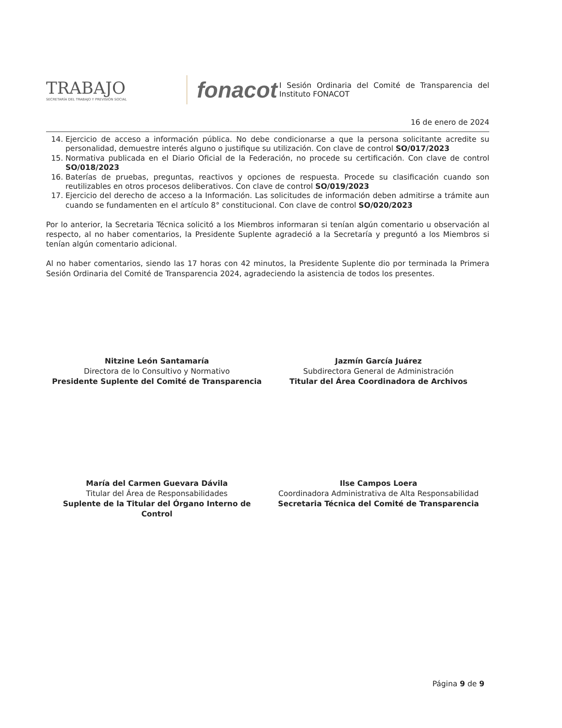TRABAJO
SECRETARÍA DEL TRABAJO Y PREVISIÓN SOCIAL
fonacot
I Sesión Ordinaria del Comité de Transparencia del Instituto FONACOT
16 de enero de 2024
14. Ejercicio de acceso a información pública. No debe condicionarse a que la persona solicitante acredite su personalidad, demuestre interés alguno o justifique su utilización. Con clave de control SO/017/2023
15. Normativa publicada en el Diario Oficial de la Federación, no procede su certificación. Con clave de control SO/018/2023
16. Baterías de pruebas, preguntas, reactivos y opciones de respuesta. Procede su clasificación cuando son reutilizables en otros procesos deliberativos. Con clave de control SO/019/2023
17. Ejercicio del derecho de acceso a la Información. Las solicitudes de información deben admitirse a trámite aun cuando se fundamenten en el artículo 8° constitucional. Con clave de control SO/020/2023
Por lo anterior, la Secretaria Técnica solicitó a los Miembros informaran si tenían algún comentario u observación al respecto, al no haber comentarios, la Presidente Suplente agradeció a la Secretaría y preguntó a los Miembros si tenían algún comentario adicional.
Al no haber comentarios, siendo las 17 horas con 42 minutos, la Presidente Suplente dio por terminada la Primera Sesión Ordinaria del Comité de Transparencia 2024, agradeciendo la asistencia de todos los presentes.
Nitzine León Santamaría
Directora de lo Consultivo y Normativo
Presidente Suplente del Comité de Transparencia
Jazmín García Juárez
Subdirectora General de Administración
Titular del Área Coordinadora de Archivos
María del Carmen Guevara Dávila
Titular del Área de Responsabilidades
Suplente de la Titular del Órgano Interno de Control
Ilse Campos Loera
Coordinadora Administrativa de Alta Responsabilidad
Secretaria Técnica del Comité de Transparencia
Página 9 de 9